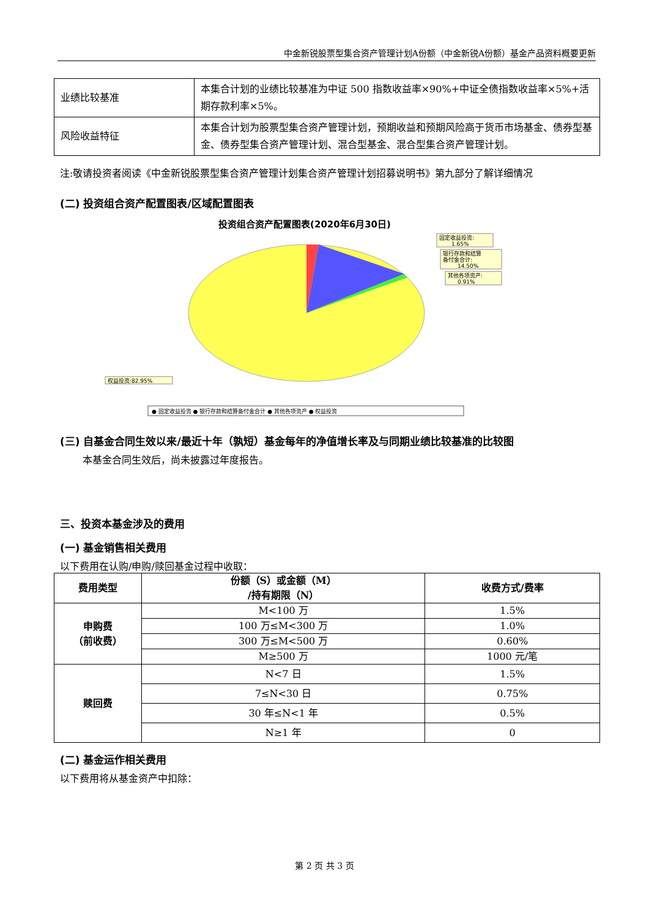中金新锐股票型集合资产管理计划A份额（中金新锐A份额）基金产品资料概要更新
| 业绩比较基准 | 本集合计划的业绩比较基准为中证 500 指数收益率×90%+中证全债指数收益率×5%+活期存款利率×5%。 |
| 风险收益特征 | 本集合计划为股票型集合资产管理计划，预期收益和预期风险高于货币市场基金、债券型基金、债券型集合资产管理计划、混合型基金、混合型集合资产管理计划。 |
注:敬请投资者阅读《中金新锐股票型集合资产管理计划集合资产管理计划招募说明书》第九部分了解详细情况
(二) 投资组合资产配置图表/区域配置图表
投资组合资产配置图表(2020年6月30日)
固定收益投资:
1.65%
银行存款和结算
备付金合计:
14.50%
其他各项资产:
0.91%
权益投资:82.95%
● 固定收益投资 ● 银行存款和结算备付金合计 ● 其他各项资产 ● 权益投资
(三) 自基金合同生效以来/最近十年（孰短）基金每年的净值增长率及与同期业绩比较基准的比较图
本基金合同生效后，尚未披露过年度报告。
三、投资本基金涉及的费用
(一) 基金销售相关费用
以下费用在认购/申购/赎回基金过程中收取：
| 费用类型 | 份额（S）或金额（M） /持有期限（N） | 收费方式/费率 |
| --- | --- | --- |
| 申购费 （前收费） | M<100 万 | 1.5% |
| | 100 万≤M<300 万 | 1.0% |
| | 300 万≤M<500 万 | 0.60% |
| | M≥500 万 | 1000 元/笔 |
| 赎回费 | N<7 日 | 1.5% |
| | 7≤N<30 日 | 0.75% |
| | 30 年≤N<1 年 | 0.5% |
| | N≥1 年 | 0 |
(二) 基金运作相关费用
以下费用将从基金资产中扣除：
第 2 页 共 3 页